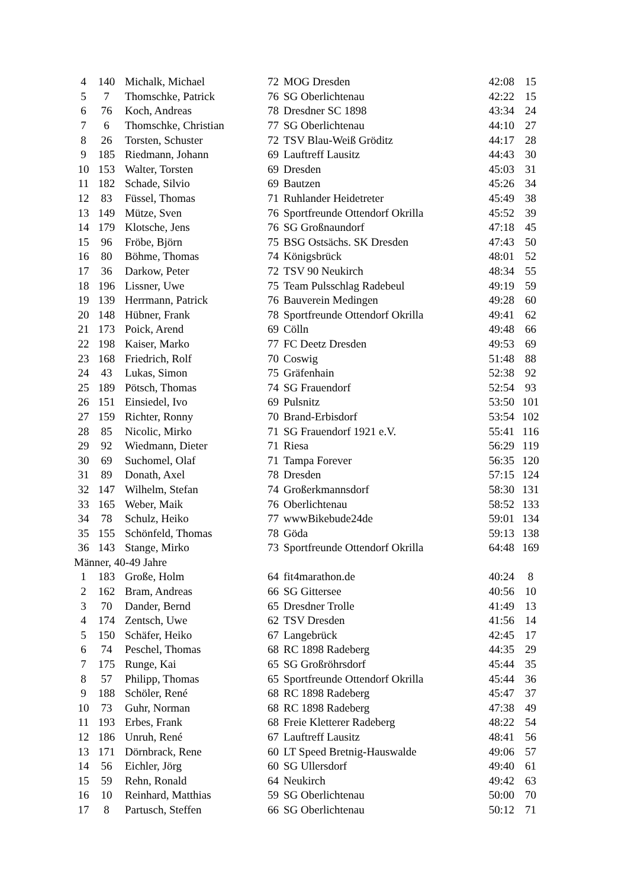| 4 | 140 | Michalk, Michael | 72 | MOG Dresden | 42:08 | 15 |
| 5 | 7 | Thomschke, Patrick | 76 | SG Oberlichtenau | 42:22 | 15 |
| 6 | 76 | Koch, Andreas | 78 | Dresdner SC 1898 | 43:34 | 24 |
| 7 | 6 | Thomschke, Christian | 77 | SG Oberlichtenau | 44:10 | 27 |
| 8 | 26 | Torsten, Schuster | 72 | TSV Blau-Weiß Gröditz | 44:17 | 28 |
| 9 | 185 | Riedmann, Johann | 69 | Lauftreff Lausitz | 44:43 | 30 |
| 10 | 153 | Walter, Torsten | 69 | Dresden | 45:03 | 31 |
| 11 | 182 | Schade, Silvio | 69 | Bautzen | 45:26 | 34 |
| 12 | 83 | Füssel, Thomas | 71 | Ruhlander Heidetreter | 45:49 | 38 |
| 13 | 149 | Mütze, Sven | 76 | Sportfreunde Ottendorf Okrilla | 45:52 | 39 |
| 14 | 179 | Klotsche, Jens | 76 | SG Großnaundorf | 47:18 | 45 |
| 15 | 96 | Fröbe, Björn | 75 | BSG Ostsächs. SK Dresden | 47:43 | 50 |
| 16 | 80 | Böhme, Thomas | 74 | Königsbrück | 48:01 | 52 |
| 17 | 36 | Darkow, Peter | 72 | TSV 90 Neukirch | 48:34 | 55 |
| 18 | 196 | Lissner, Uwe | 75 | Team Pulsschlag Radebeul | 49:19 | 59 |
| 19 | 139 | Herrmann, Patrick | 76 | Bauverein Medingen | 49:28 | 60 |
| 20 | 148 | Hübner, Frank | 78 | Sportfreunde Ottendorf Okrilla | 49:41 | 62 |
| 21 | 173 | Poick, Arend | 69 | Cölln | 49:48 | 66 |
| 22 | 198 | Kaiser, Marko | 77 | FC Deetz Dresden | 49:53 | 69 |
| 23 | 168 | Friedrich, Rolf | 70 | Coswig | 51:48 | 88 |
| 24 | 43 | Lukas, Simon | 75 | Gräfenhain | 52:38 | 92 |
| 25 | 189 | Pötsch, Thomas | 74 | SG Frauendorf | 52:54 | 93 |
| 26 | 151 | Einsiedel, Ivo | 69 | Pulsnitz | 53:50 | 101 |
| 27 | 159 | Richter, Ronny | 70 | Brand-Erbisdorf | 53:54 | 102 |
| 28 | 85 | Nicolic, Mirko | 71 | SG Frauendorf 1921 e.V. | 55:41 | 116 |
| 29 | 92 | Wiedmann, Dieter | 71 | Riesa | 56:29 | 119 |
| 30 | 69 | Suchomel, Olaf | 71 | Tampa Forever | 56:35 | 120 |
| 31 | 89 | Donath, Axel | 78 | Dresden | 57:15 | 124 |
| 32 | 147 | Wilhelm, Stefan | 74 | Großerkmannsdorf | 58:30 | 131 |
| 33 | 165 | Weber, Maik | 76 | Oberlichtenau | 58:52 | 133 |
| 34 | 78 | Schulz, Heiko | 77 | wwwBikebude24de | 59:01 | 134 |
| 35 | 155 | Schönfeld, Thomas | 78 | Göda | 59:13 | 138 |
| 36 | 143 | Stange, Mirko | 73 | Sportfreunde Ottendorf Okrilla | 64:48 | 169 |
| Männer, 40-49 Jahre | | | | | | |
| 1 | 183 | Große, Holm | 64 | fit4marathon.de | 40:24 | 8 |
| 2 | 162 | Bram, Andreas | 66 | SG Gittersee | 40:56 | 10 |
| 3 | 70 | Dander, Bernd | 65 | Dresdner Trolle | 41:49 | 13 |
| 4 | 174 | Zentsch, Uwe | 62 | TSV Dresden | 41:56 | 14 |
| 5 | 150 | Schäfer, Heiko | 67 | Langebrück | 42:45 | 17 |
| 6 | 74 | Peschel, Thomas | 68 | RC 1898 Radeberg | 44:35 | 29 |
| 7 | 175 | Runge, Kai | 65 | SG Großröhrsdorf | 45:44 | 35 |
| 8 | 57 | Philipp, Thomas | 65 | Sportfreunde Ottendorf Okrilla | 45:44 | 36 |
| 9 | 188 | Schöler, René | 68 | RC 1898 Radeberg | 45:47 | 37 |
| 10 | 73 | Guhr, Norman | 68 | RC 1898 Radeberg | 47:38 | 49 |
| 11 | 193 | Erbes, Frank | 68 | Freie Kletterer Radeberg | 48:22 | 54 |
| 12 | 186 | Unruh, René | 67 | Lauftreff Lausitz | 48:41 | 56 |
| 13 | 171 | Dörnbrack, Rene | 60 | LT Speed Bretnig-Hauswalde | 49:06 | 57 |
| 14 | 56 | Eichler, Jörg | 60 | SG Ullersdorf | 49:40 | 61 |
| 15 | 59 | Rehn, Ronald | 64 | Neukirch | 49:42 | 63 |
| 16 | 10 | Reinhard, Matthias | 59 | SG Oberlichtenau | 50:00 | 70 |
| 17 | 8 | Partusch, Steffen | 66 | SG Oberlichtenau | 50:12 | 71 |